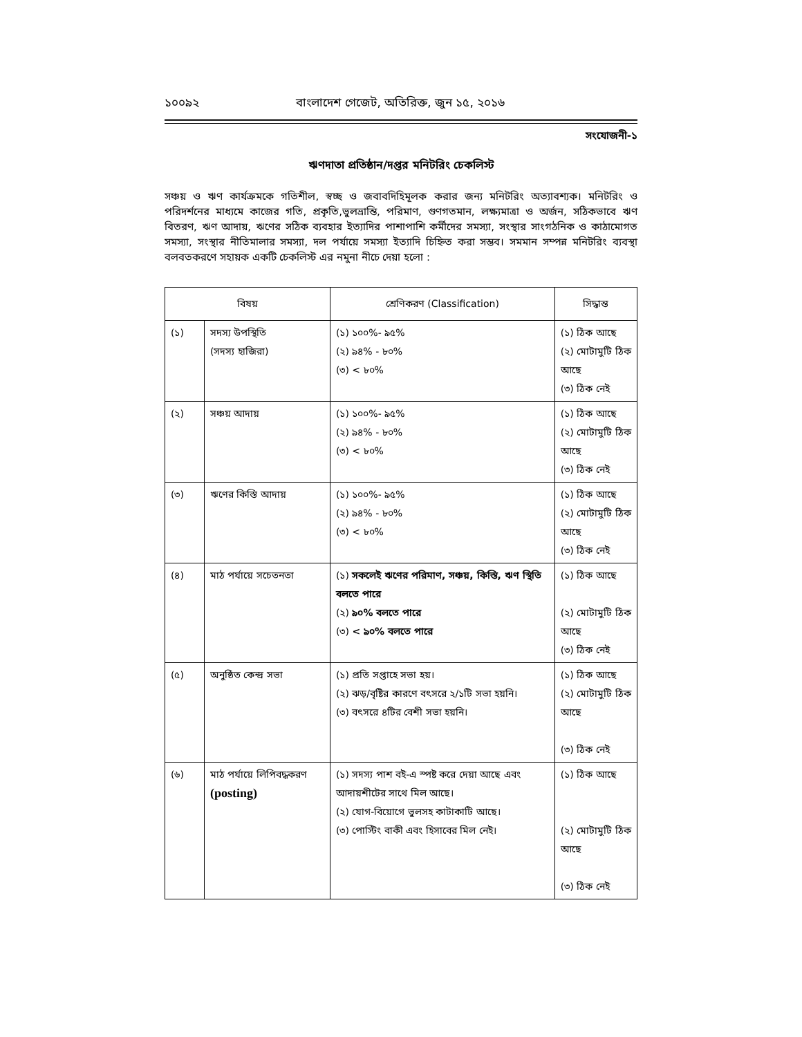১০০৯২ বাংলাদেশ গেজেট, অতিরিক্ত, জুন ১৫, ২০১৬
সংযোজনী-১
ঋণদাতা প্রতিষ্ঠান/দপ্তর মনিটরিং চেকলিস্ট
সঞ্চয় ও ঋণ কার্যক্রমকে গতিশীল, স্বচ্ছ ও জবাবদিহিমূলক করার জন্য মনিটরিং অত্যাবশ্যক। মনিটরিং ও পরিদর্শনের মাধ্যমে কাজের গতি, প্রকৃতি,ভুলভ্রান্তি, পরিমাণ, গুণগতমান, লক্ষ্যমাত্রা ও অর্জন, সঠিকভাবে ঋণ বিতরণ, ঋণ আদায়, ঋণের সঠিক ব্যবহার ইত্যাদির পাশাপাশি কর্মীদের সমস্যা, সংস্থার সাংগঠনিক ও কাঠামোগত সমস্যা, সংস্থার নীতিমালার সমস্যা, দল পর্যায়ে সমস্যা ইত্যাদি চিহ্নিত করা সম্ভব। সমমান সম্পন্ন মনিটরিং ব্যবস্থা বলবতকরণে সহায়ক একটি চেকলিস্ট এর নমুনা নীচে দেয়া হলো :
| বিষয় | | শ্রেণিকরণ (Classification) | সিদ্ধান্ত |
| --- | --- | --- | --- |
| (১) | সদস্য উপস্থিতি (সদস্য হাজিরা) | (১) ১০০%- ৯৫% (২) ৯৪% - ৮০% (৩) < ৮০% | (১) ঠিক আছে (২) মোটামুটি ঠিক আছে (৩) ঠিক নেই |
| (২) | সঞ্চয় আদায় | (১) ১০০%- ৯৫% (২) ৯৪% - ৮০% (৩) < ৮০% | (১) ঠিক আছে (২) মোটামুটি ঠিক আছে (৩) ঠিক নেই |
| (৩) | ঋণের কিস্তি আদায় | (১) ১০০%- ৯৫% (২) ৯৪% - ৮০% (৩) < ৮০% | (১) ঠিক আছে (২) মোটামুটি ঠিক আছে (৩) ঠিক নেই |
| (৪) | মাঠ পর্যায়ে সচেতনতা | (১) সকলেই ঋণের পরিমাণ, সঞ্চয়, কিস্তি, ঋণ স্থিতি বলতে পারে (২) ৯০% বলতে পারে (৩) < ৯০% বলতে পারে | (১) ঠিক আছে (২) মোটামুটি ঠিক আছে (৩) ঠিক নেই |
| (৫) | অনুষ্ঠিত কেন্দ্র সভা | (১) প্রতি সপ্তাহে সভা হয়। (২) ঝড়/বৃষ্টির কারণে বৎসরে ২/১টি সভা হয়নি। (৩) বৎসরে ৪টির বেশী সভা হয়নি। | (১) ঠিক আছে (২) মোটামুটি ঠিক আছে (৩) ঠিক নেই |
| (৬) | মাঠ পর্যায়ে লিপিবদ্ধকরণ (posting) | (১) সদস্য পাশ বই-এ স্পষ্ট করে দেয়া আছে এবং আদায়শীটের সাথে মিল আছে। (২) যোগ-বিয়োগে ভুলসহ কাটাকাটি আছে। (৩) পোস্টিং বাকী এবং হিসাবের মিল নেই। | (১) ঠিক আছে (২) মোটামুটি ঠিক আছে (৩) ঠিক নেই |